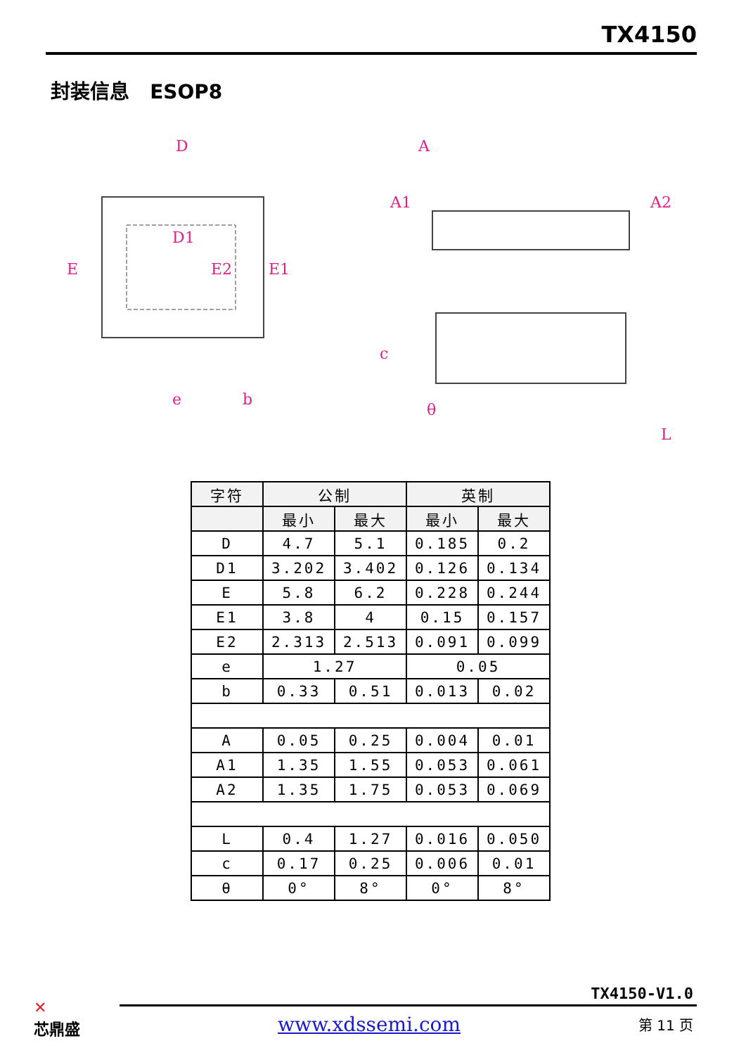TX4150
封装信息 ESOP8
D
E
D1
E2
E1
e
b
A
A1
A2
c
θ
L
| 字符 | 公制 | | 英制 | |
| --- | --- | --- | --- | --- |
| | 最小 | 最大 | 最小 | 最大 |
| D | 4.7 | 5.1 | 0.185 | 0.2 |
| D1 | 3.202 | 3.402 | 0.126 | 0.134 |
| E | 5.8 | 6.2 | 0.228 | 0.244 |
| E1 | 3.8 | 4 | 0.15 | 0.157 |
| E2 | 2.313 | 2.513 | 0.091 | 0.099 |
| e | 1.27 | | 0.05 | |
| b | 0.33 | 0.51 | 0.013 | 0.02 |
| A | 0.05 | 0.25 | 0.004 | 0.01 |
| A1 | 1.35 | 1.55 | 0.053 | 0.061 |
| A2 | 1.35 | 1.75 | 0.053 | 0.069 |
| L | 0.4 | 1.27 | 0.016 | 0.050 |
| c | 0.17 | 0.25 | 0.006 | 0.01 |
| θ | 0° | 8° | 0° | 8° |
✕
芯鼎盛
TX4150-V1.0
www.xdssemi.com 第 11 页